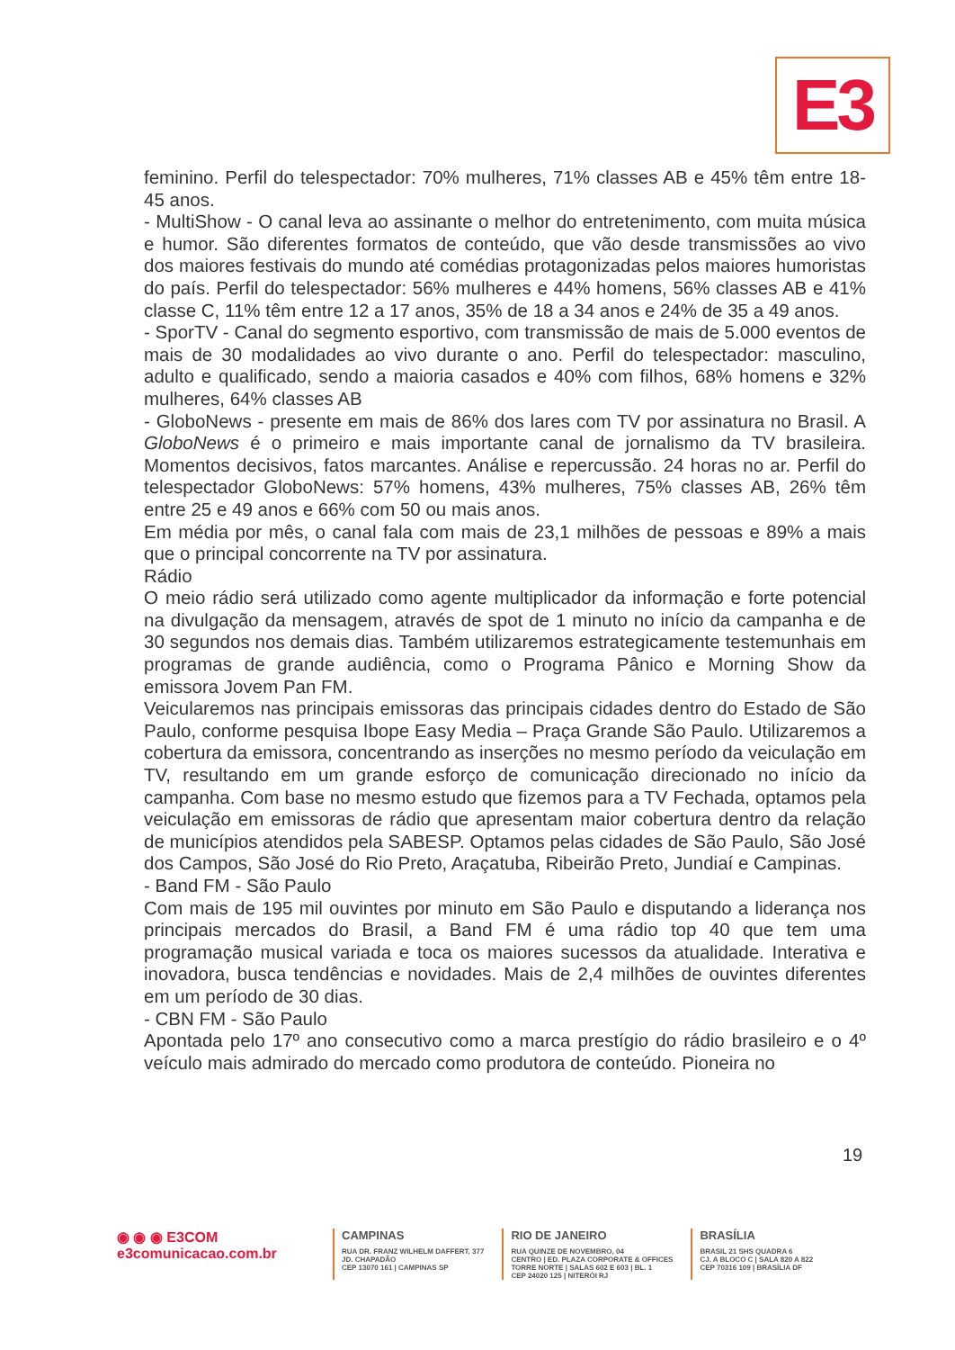E3
feminino. Perfil do telespectador: 70% mulheres, 71% classes AB e 45% têm entre 18-45 anos.
- MultiShow - O canal leva ao assinante o melhor do entretenimento, com muita música e humor. São diferentes formatos de conteúdo, que vão desde transmissões ao vivo dos maiores festivais do mundo até comédias protagonizadas pelos maiores humoristas do país. Perfil do telespectador: 56% mulheres e 44% homens, 56% classes AB e 41% classe C, 11% têm entre 12 a 17 anos, 35% de 18 a 34 anos e 24% de 35 a 49 anos.
- SporTV - Canal do segmento esportivo, com transmissão de mais de 5.000 eventos de mais de 30 modalidades ao vivo durante o ano. Perfil do telespectador: masculino, adulto e qualificado, sendo a maioria casados e 40% com filhos, 68% homens e 32% mulheres, 64% classes AB
- GloboNews - presente em mais de 86% dos lares com TV por assinatura no Brasil. A GloboNews é o primeiro e mais importante canal de jornalismo da TV brasileira. Momentos decisivos, fatos marcantes. Análise e repercussão. 24 horas no ar. Perfil do telespectador GloboNews: 57% homens, 43% mulheres, 75% classes AB, 26% têm entre 25 e 49 anos e 66% com 50 ou mais anos.
Em média por mês, o canal fala com mais de 23,1 milhões de pessoas e 89% a mais que o principal concorrente na TV por assinatura.
Rádio
O meio rádio será utilizado como agente multiplicador da informação e forte potencial na divulgação da mensagem, através de spot de 1 minuto no início da campanha e de 30 segundos nos demais dias. Também utilizaremos estrategicamente testemunhais em programas de grande audiência, como o Programa Pânico e Morning Show da emissora Jovem Pan FM.
Veicularemos nas principais emissoras das principais cidades dentro do Estado de São Paulo, conforme pesquisa Ibope Easy Media – Praça Grande São Paulo. Utilizaremos a cobertura da emissora, concentrando as inserções no mesmo período da veiculação em TV, resultando em um grande esforço de comunicação direcionado no início da campanha. Com base no mesmo estudo que fizemos para a TV Fechada, optamos pela veiculação em emissoras de rádio que apresentam maior cobertura dentro da relação de municípios atendidos pela SABESP. Optamos pelas cidades de São Paulo, São José dos Campos, São José do Rio Preto, Araçatuba, Ribeirão Preto, Jundiaí e Campinas.
- Band FM - São Paulo
Com mais de 195 mil ouvintes por minuto em São Paulo e disputando a liderança nos principais mercados do Brasil, a Band FM é uma rádio top 40 que tem uma programação musical variada e toca os maiores sucessos da atualidade. Interativa e inovadora, busca tendências e novidades. Mais de 2,4 milhões de ouvintes diferentes em um período de 30 dias.
- CBN FM - São Paulo
Apontada pelo 17º ano consecutivo como a marca prestígio do rádio brasileiro e o 4º veículo mais admirado do mercado como produtora de conteúdo. Pioneira no
19
◉ ◉ ◉ E3COM
e3comunicacao.com.br
CAMPINAS
RUA DR. FRANZ WILHELM DAFFERT, 377
JD. CHAPADÃO
CEP 13070 161 | CAMPINAS SP
RIO DE JANEIRO
RUA QUINZE DE NOVEMBRO, 04
CENTRO | ED. PLAZA CORPORATE & OFFICES
TORRE NORTE | SALAS 602 E 603 | BL. 1
CEP 24020 125 | NITERÓI RJ
BRASÍLIA
BRASIL 21 SHS QUADRA 6
CJ. A BLOCO C | SALA 820 A 822
CEP 70316 109 | BRASÍLIA DF